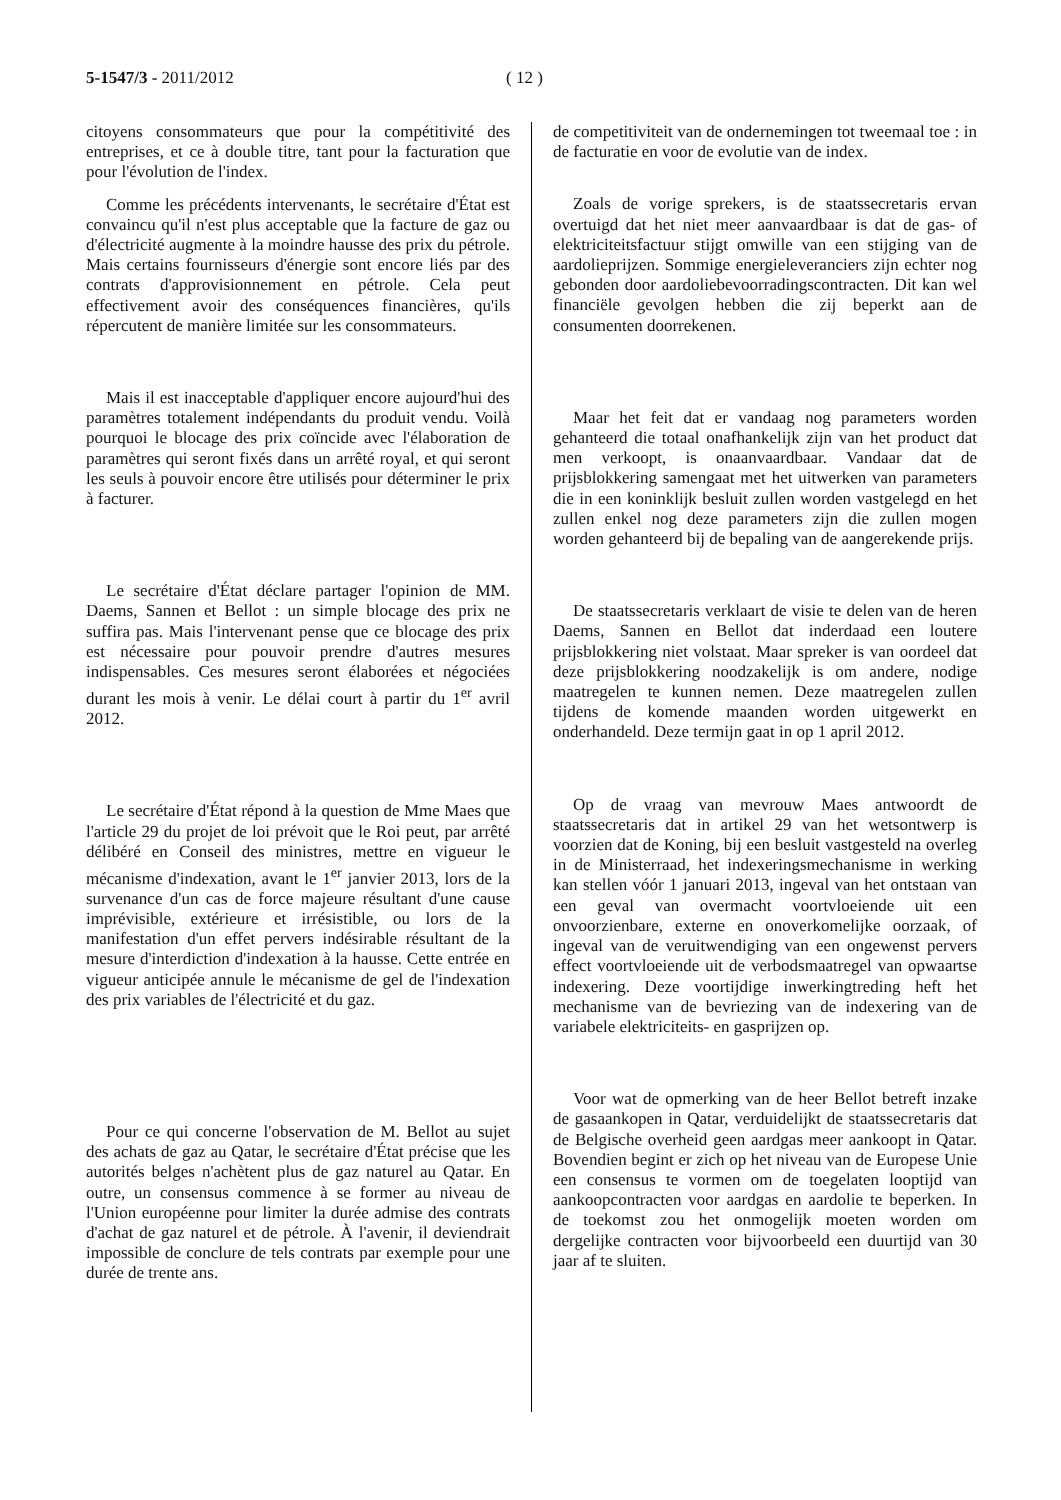5-1547/3 - 2011/2012 ( 12 )
citoyens consommateurs que pour la compétitivité des entreprises, et ce à double titre, tant pour la facturation que pour l'évolution de l'index.
Comme les précédents intervenants, le secrétaire d'État est convaincu qu'il n'est plus acceptable que la facture de gaz ou d'électricité augmente à la moindre hausse des prix du pétrole. Mais certains fournisseurs d'énergie sont encore liés par des contrats d'approvisionnement en pétrole. Cela peut effectivement avoir des conséquences financières, qu'ils répercutent de manière limitée sur les consommateurs.
Mais il est inacceptable d'appliquer encore aujourd'hui des paramètres totalement indépendants du produit vendu. Voilà pourquoi le blocage des prix coïncide avec l'élaboration de paramètres qui seront fixés dans un arrêté royal, et qui seront les seuls à pouvoir encore être utilisés pour déterminer le prix à facturer.
Le secrétaire d'État déclare partager l'opinion de MM. Daems, Sannen et Bellot : un simple blocage des prix ne suffira pas. Mais l'intervenant pense que ce blocage des prix est nécessaire pour pouvoir prendre d'autres mesures indispensables. Ces mesures seront élaborées et négociées durant les mois à venir. Le délai court à partir du 1<sup>er</sup> avril 2012.
Le secrétaire d'État répond à la question de Mme Maes que l'article 29 du projet de loi prévoit que le Roi peut, par arrêté délibéré en Conseil des ministres, mettre en vigueur le mécanisme d'indexation, avant le 1<sup>er</sup> janvier 2013, lors de la survenance d'un cas de force majeure résultant d'une cause imprévisible, extérieure et irrésistible, ou lors de la manifestation d'un effet pervers indésirable résultant de la mesure d'interdiction d'indexation à la hausse. Cette entrée en vigueur anticipée annule le mécanisme de gel de l'indexation des prix variables de l'électricité et du gaz.
Pour ce qui concerne l'observation de M. Bellot au sujet des achats de gaz au Qatar, le secrétaire d'État précise que les autorités belges n'achètent plus de gaz naturel au Qatar. En outre, un consensus commence à se former au niveau de l'Union européenne pour limiter la durée admise des contrats d'achat de gaz naturel et de pétrole. À l'avenir, il deviendrait impossible de conclure de tels contrats par exemple pour une durée de trente ans.
de competitiviteit van de ondernemingen tot tweemaal toe : in de facturatie en voor de evolutie van de index.
Zoals de vorige sprekers, is de staatssecretaris ervan overtuigd dat het niet meer aanvaardbaar is dat de gas- of elektriciteitsfactuur stijgt omwille van een stijging van de aardolieprijzen. Sommige energieleveranciers zijn echter nog gebonden door aardoliebevoorradingscontracten. Dit kan wel financiële gevolgen hebben die zij beperkt aan de consumenten doorrekenen.
Maar het feit dat er vandaag nog parameters worden gehanteerd die totaal onafhankelijk zijn van het product dat men verkoopt, is onaanvaardbaar. Vandaar dat de prijsblokkering samengaat met het uitwerken van parameters die in een koninklijk besluit zullen worden vastgelegd en het zullen enkel nog deze parameters zijn die zullen mogen worden gehanteerd bij de bepaling van de aangerekende prijs.
De staatssecretaris verklaart de visie te delen van de heren Daems, Sannen en Bellot dat inderdaad een loutere prijsblokkering niet volstaat. Maar spreker is van oordeel dat deze prijsblokkering noodzakelijk is om andere, nodige maatregelen te kunnen nemen. Deze maatregelen zullen tijdens de komende maanden worden uitgewerkt en onderhandeld. Deze termijn gaat in op 1 april 2012.
Op de vraag van mevrouw Maes antwoordt de staatssecretaris dat in artikel 29 van het wetsontwerp is voorzien dat de Koning, bij een besluit vastgesteld na overleg in de Ministerraad, het indexeringsmechanisme in werking kan stellen vóór 1 januari 2013, ingeval van het ontstaan van een geval van overmacht voortvloeiende uit een onvoorzienbare, externe en onoverkomelijke oorzaak, of ingeval van de veruitwendiging van een ongewenst pervers effect voortvloeiende uit de verbodsmaatregel van opwaartse indexering. Deze voortijdige inwerkingtreding heft het mechanisme van de bevriezing van de indexering van de variabele elektriciteits- en gasprijzen op.
Voor wat de opmerking van de heer Bellot betreft inzake de gasaankopen in Qatar, verduidelijkt de staatssecretaris dat de Belgische overheid geen aardgas meer aankoopt in Qatar. Bovendien begint er zich op het niveau van de Europese Unie een consensus te vormen om de toegelaten looptijd van aankoopcontracten voor aardgas en aardolie te beperken. In de toekomst zou het onmogelijk moeten worden om dergelijke contracten voor bijvoorbeeld een duurtijd van 30 jaar af te sluiten.